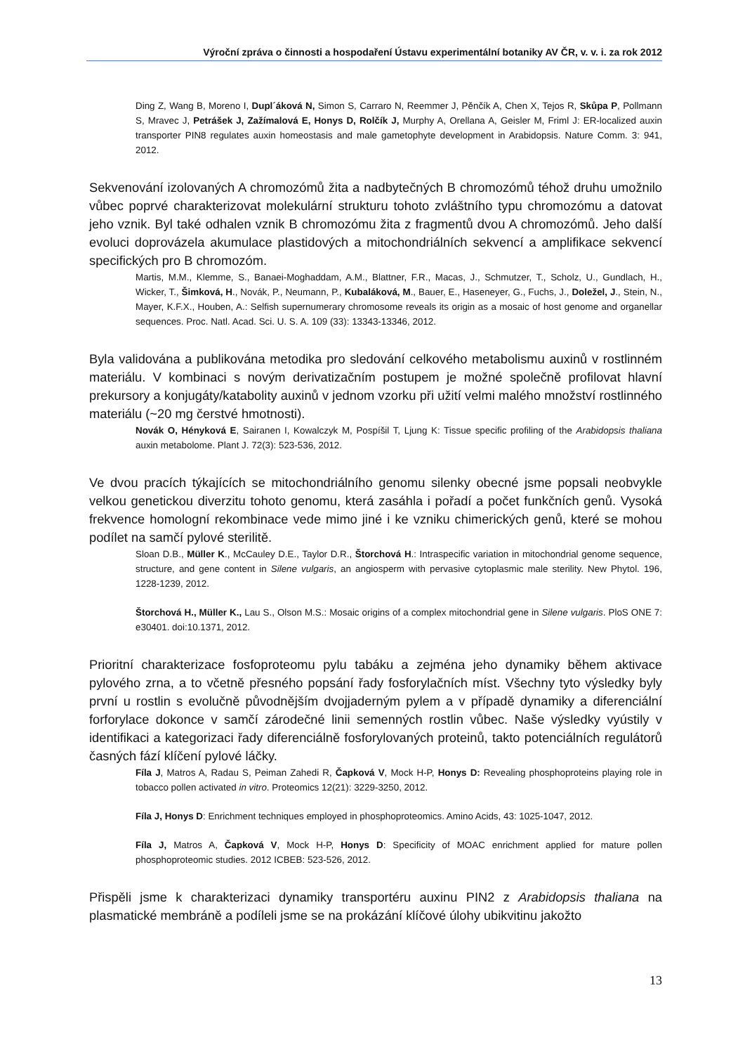Výroční zpráva o činnosti a hospodaření Ústavu experimentální botaniky AV ČR, v. v. i. za rok 2012
Ding Z, Wang B, Moreno I, Dupl´áková N, Simon S, Carraro N, Reemmer J, Pěnčík A, Chen X, Tejos R, Skůpa P, Pollmann S, Mravec J, Petrášek J, Zažímalová E, Honys D, Rolčík J, Murphy A, Orellana A, Geisler M, Friml J: ER-localized auxin transporter PIN8 regulates auxin homeostasis and male gametophyte development in Arabidopsis. Nature Comm. 3: 941, 2012.
Sekvenování izolovaných A chromozómů žita a nadbytečných B chromozómů téhož druhu umožnilo vůbec poprvé charakterizovat molekulární strukturu tohoto zvláštního typu chromozómu a datovat jeho vznik. Byl také odhalen vznik B chromozómu žita z fragmentů dvou A chromozómů. Jeho další evoluci doprovázela akumulace plastidových a mitochondriálních sekvencí a amplifikace sekvencí specifických pro B chromozóm.
Martis, M.M., Klemme, S., Banaei-Moghaddam, A.M., Blattner, F.R., Macas, J., Schmutzer, T., Scholz, U., Gundlach, H., Wicker, T., Šimková, H., Novák, P., Neumann, P., Kubaláková, M., Bauer, E., Haseneyer, G., Fuchs, J., Doležel, J., Stein, N., Mayer, K.F.X., Houben, A.: Selfish supernumerary chromosome reveals its origin as a mosaic of host genome and organellar sequences. Proc. Natl. Acad. Sci. U. S. A. 109 (33): 13343-13346, 2012.
Byla validována a publikována metodika pro sledování celkového metabolismu auxinů v rostlinném materiálu. V kombinaci s novým derivatizačním postupem je možné společně profilovat hlavní prekursory a konjugáty/katabolity auxinů v jednom vzorku při užití velmi malého množství rostlinného materiálu (~20 mg čerstvé hmotnosti).
Novák O, Hényková E, Sairanen I, Kowalczyk M, Pospíšil T, Ljung K: Tissue specific profiling of the Arabidopsis thaliana auxin metabolome. Plant J. 72(3): 523-536, 2012.
Ve dvou pracích týkajících se mitochondriálního genomu silenky obecné jsme popsali neobvykle velkou genetickou diverzitu tohoto genomu, která zasáhla i pořadí a počet funkčních genů. Vysoká frekvence homologní rekombinace vede mimo jiné i ke vzniku chimerických genů, které se mohou podílet na samčí pylové sterilitě.
Sloan D.B., Müller K., McCauley D.E., Taylor D.R., Štorchová H.: Intraspecific variation in mitochondrial genome sequence, structure, and gene content in Silene vulgaris, an angiosperm with pervasive cytoplasmic male sterility. New Phytol. 196, 1228-1239, 2012.
Štorchová H., Müller K., Lau S., Olson M.S.: Mosaic origins of a complex mitochondrial gene in Silene vulgaris. PloS ONE 7: e30401. doi:10.1371, 2012.
Prioritní charakterizace fosfoproteomu pylu tabáku a zejména jeho dynamiky během aktivace pylového zrna, a to včetně přesného popsání řady fosforylačních míst. Všechny tyto výsledky byly první u rostlin s evolučně původnějším dvojjaderným pylem a v případě dynamiky a diferenciální forforylace dokonce v samčí zárodečné linii semenných rostlin vůbec. Naše výsledky vyústily v identifikaci a kategorizaci řady diferenciálně fosforylovaných proteinů, takto potenciálních regulátorů časných fází klíčení pylové láčky.
Fíla J, Matros A, Radau S, Peiman Zahedi R, Čapková V, Mock H-P, Honys D: Revealing phosphoproteins playing role in tobacco pollen activated in vitro. Proteomics 12(21): 3229-3250, 2012.
Fíla J, Honys D: Enrichment techniques employed in phosphoproteomics. Amino Acids, 43: 1025-1047, 2012.
Fíla J, Matros A, Čapková V, Mock H-P, Honys D: Specificity of MOAC enrichment applied for mature pollen phosphoproteomic studies. 2012 ICBEB: 523-526, 2012.
Přispěli jsme k charakterizaci dynamiky transportéru auxinu PIN2 z Arabidopsis thaliana na plasmatické membráně a podíleli jsme se na prokázání klíčové úlohy ubikvitinu jakožto
13